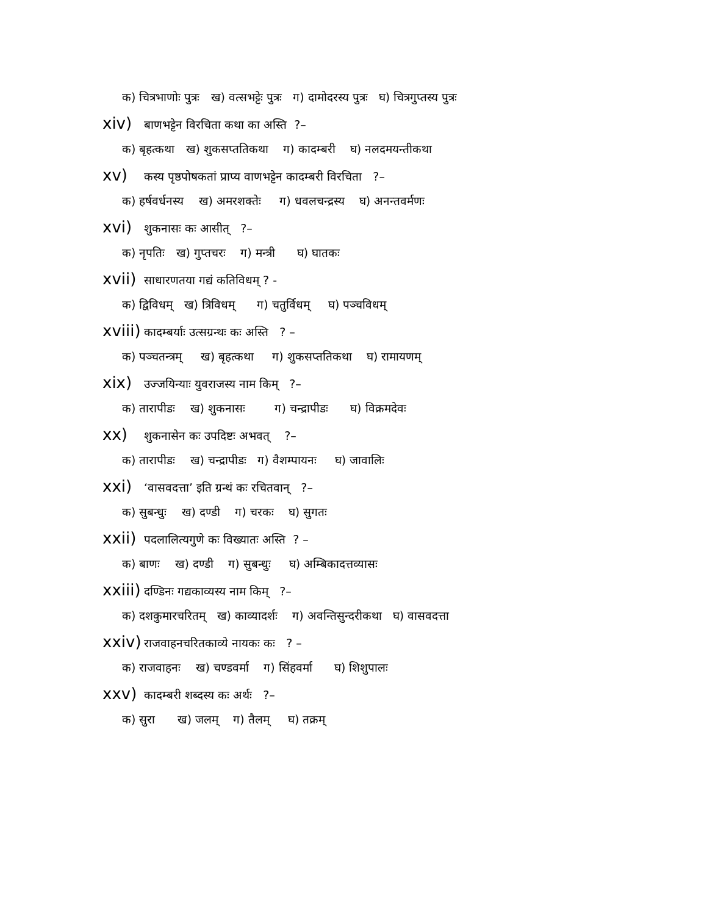क) चित्रभाणोः पुत्रः ख) वत्सभट्टेः पुत्रः ग) दामोदरस्य पुत्रः घ) चित्रगुप्तस्य पुत्रः
xiv) बाणभट्टेन विरचिता कथा का अस्ति ?–
क) बृहत्कथा ख) शुकसप्ततिकथा ग) कादम्बरी घ) नलदमयन्तीकथा
xv) कस्य पृष्ठपोषकतां प्राप्य वाणभट्टेन कादम्बरी विरचिता ?–
क) हर्षवर्धनस्य ख) अमरशक्तेः ग) धवलचन्द्रस्य घ) अनन्तवर्मणः
xvi) शुकनासः कः आसीत् ?–
क) नृपतिः ख) गुप्तचरः ग) मन्त्री घ) घातकः
xvii) साधारणतया गद्यं कतिविधम् ? -
क) द्विविधम् ख) त्रिविधम् ग) चतुर्विधम् घ) पञ्चविधम्
xviii) कादम्बर्याः उत्सग्रन्थः कः अस्ति ? –
क) पञ्चतन्त्रम् ख) बृहत्कथा ग) शुकसप्ततिकथा घ) रामायणम्
xix) उज्जयिन्याः युवराजस्य नाम किम् ?–
क) तारापीडः ख) शुकनासः ग) चन्द्रापीडः घ) विक्रमदेवः
xx) शुकनासेन कः उपदिष्टः अभवत् ?–
क) तारापीडः ख) चन्द्रापीडः ग) वैशम्पायनः घ) जावालिः
xxi) ‘वासवदत्ता’ इति ग्रन्थं कः रचितवान् ?–
क) सुबन्धुः ख) दण्डी ग) चरकः घ) सुगतः
xxii) पदलालित्यगुणे कः विख्यातः अस्ति ? –
क) बाणः ख) दण्डी ग) सुबन्धुः घ) अम्बिकादत्तव्यासः
xxiii) दण्डिनः गद्यकाव्यस्य नाम किम् ?–
क) दशकुमारचरितम् ख) काव्यादर्शः ग) अवन्तिसुन्दरीकथा घ) वासवदत्ता
xxiv) राजवाहनचरितकाव्ये नायकः कः ? –
क) राजवाहनः ख) चण्डवर्मा ग) सिंहवर्मा घ) शिशुपालः
xxv) कादम्बरी शब्दस्य कः अर्थः ?–
क) सुरा ख) जलम् ग) तैलम् घ) तक्रम्